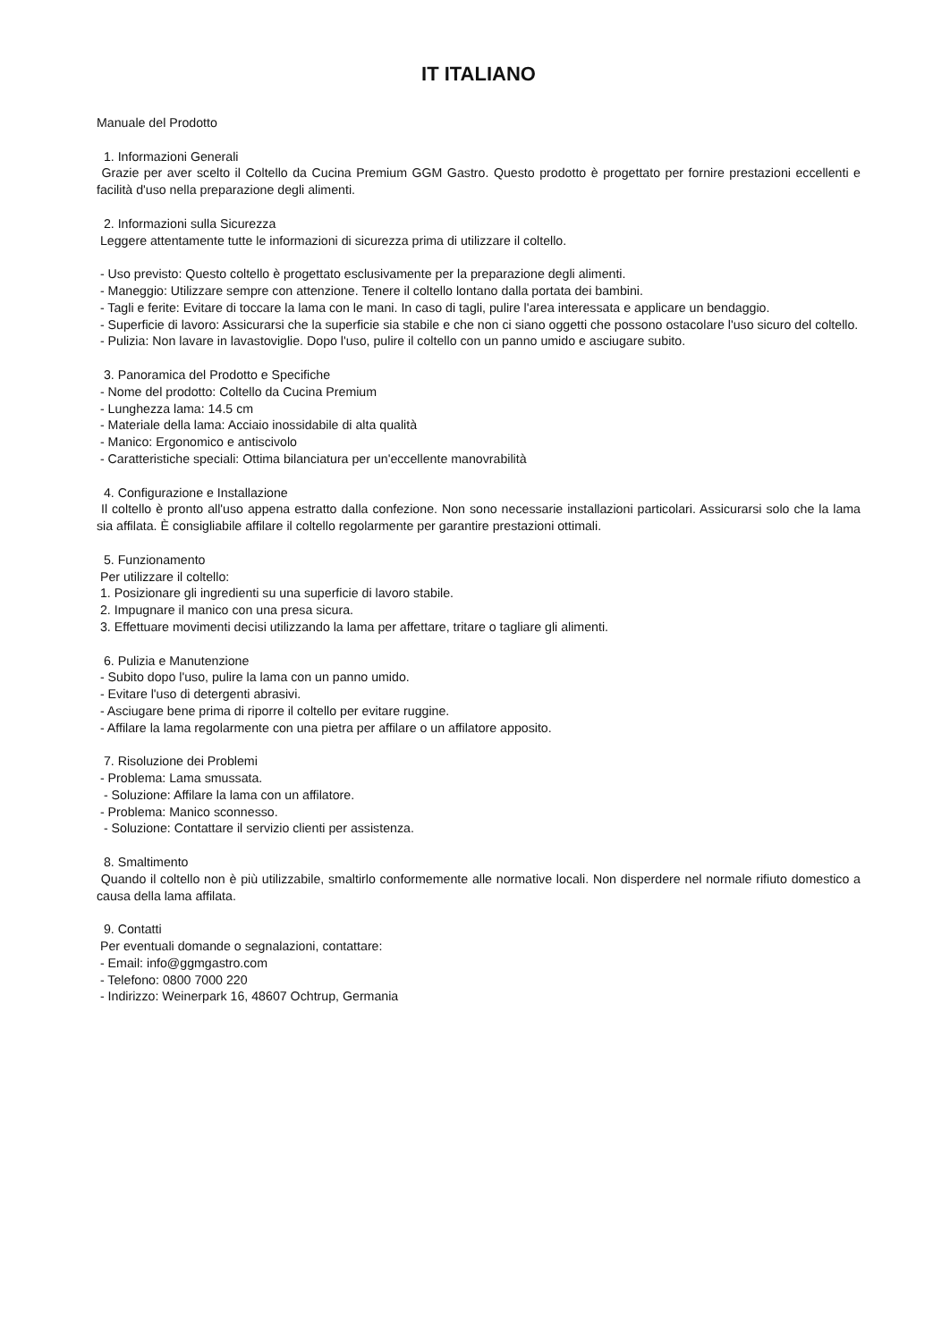IT ITALIANO
Manuale del Prodotto
1. Informazioni Generali Grazie per aver scelto il Coltello da Cucina Premium GGM Gastro. Questo prodotto è progettato per fornire prestazioni eccellenti e facilità d'uso nella preparazione degli alimenti.
2. Informazioni sulla Sicurezza Leggere attentamente tutte le informazioni di sicurezza prima di utilizzare il coltello.
- Uso previsto: Questo coltello è progettato esclusivamente per la preparazione degli alimenti. - Maneggio: Utilizzare sempre con attenzione. Tenere il coltello lontano dalla portata dei bambini. - Tagli e ferite: Evitare di toccare la lama con le mani. In caso di tagli, pulire l'area interessata e applicare un bendaggio. - Superficie di lavoro: Assicurarsi che la superficie sia stabile e che non ci siano oggetti che possono ostacolare l'uso sicuro del coltello. - Pulizia: Non lavare in lavastoviglie. Dopo l'uso, pulire il coltello con un panno umido e asciugare subito.
3. Panoramica del Prodotto e Specifiche - Nome del prodotto: Coltello da Cucina Premium - Lunghezza lama: 14.5 cm - Materiale della lama: Acciaio inossidabile di alta qualità - Manico: Ergonomico e antiscivolo - Caratteristiche speciali: Ottima bilanciatura per un'eccellente manovrabilità
4. Configurazione e Installazione Il coltello è pronto all'uso appena estratto dalla confezione. Non sono necessarie installazioni particolari. Assicurarsi solo che la lama sia affilata. È consigliabile affilare il coltello regolarmente per garantire prestazioni ottimali.
5. Funzionamento Per utilizzare il coltello: 1. Posizionare gli ingredienti su una superficie di lavoro stabile. 2. Impugnare il manico con una presa sicura. 3. Effettuare movimenti decisi utilizzando la lama per affettare, tritare o tagliare gli alimenti.
6. Pulizia e Manutenzione - Subito dopo l'uso, pulire la lama con un panno umido. - Evitare l'uso di detergenti abrasivi. - Asciugare bene prima di riporre il coltello per evitare ruggine. - Affilare la lama regolarmente con una pietra per affilare o un affilatore apposito.
7. Risoluzione dei Problemi - Problema: Lama smussata. - Soluzione: Affilare la lama con un affilatore. - Problema: Manico sconnesso. - Soluzione: Contattare il servizio clienti per assistenza.
8. Smaltimento Quando il coltello non è più utilizzabile, smaltirlo conformemente alle normative locali. Non disperdere nel normale rifiuto domestico a causa della lama affilata.
9. Contatti Per eventuali domande o segnalazioni, contattare: - Email: info@ggmgastro.com - Telefono: 0800 7000 220 - Indirizzo: Weinerpark 16, 48607 Ochtrup, Germania